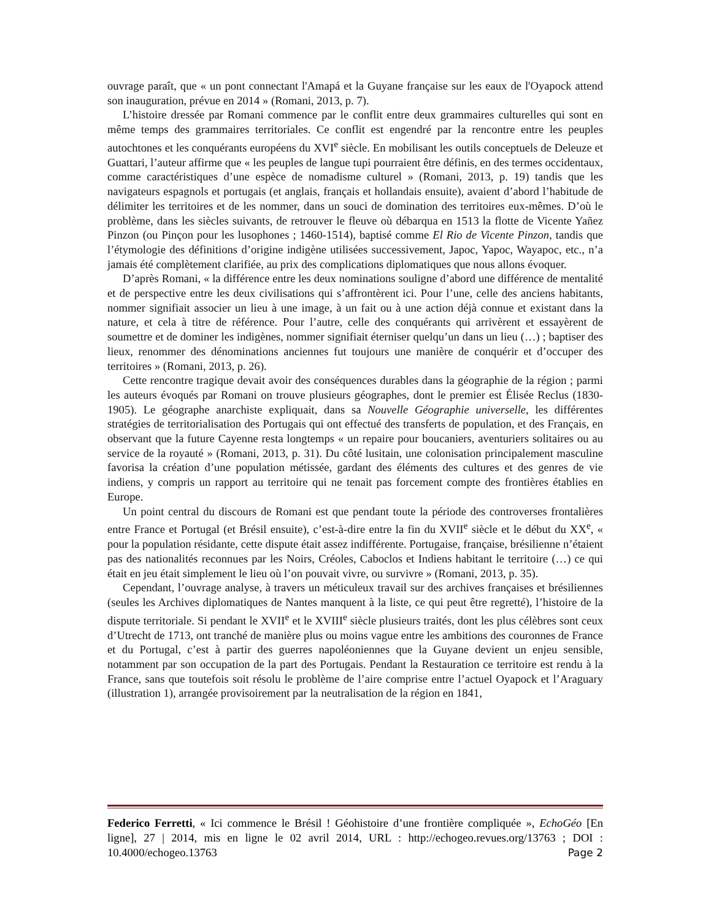ouvrage paraît, que « un pont connectant l'Amapá et la Guyane française sur les eaux de l'Oyapock attend son inauguration, prévue en 2014 » (Romani, 2013, p. 7).
L’histoire dressée par Romani commence par le conflit entre deux grammaires culturelles qui sont en même temps des grammaires territoriales. Ce conflit est engendré par la rencontre entre les peuples autochtones et les conquérants européens du XVI<sup>e</sup> siècle. En mobilisant les outils conceptuels de Deleuze et Guattari, l’auteur affirme que « les peuples de langue tupi pourraient être définis, en des termes occidentaux, comme caractéristiques d’une espèce de nomadisme culturel » (Romani, 2013, p. 19) tandis que les navigateurs espagnols et portugais (et anglais, français et hollandais ensuite), avaient d’abord l’habitude de délimiter les territoires et de les nommer, dans un souci de domination des territoires eux-mêmes. D’où le problème, dans les siècles suivants, de retrouver le fleuve où débarqua en 1513 la flotte de Vicente Yañez Pinzon (ou Pinçon pour les lusophones ; 1460-1514), baptisé comme El Rio de Vicente Pinzon, tandis que l’étymologie des définitions d’origine indigène utilisées successivement, Japoc, Yapoc, Wayapoc, etc., n’a jamais été complètement clarifiée, au prix des complications diplomatiques que nous allons évoquer.
D’après Romani, « la différence entre les deux nominations souligne d’abord une différence de mentalité et de perspective entre les deux civilisations qui s’affrontèrent ici. Pour l’une, celle des anciens habitants, nommer signifiait associer un lieu à une image, à un fait ou à une action déjà connue et existant dans la nature, et cela à titre de référence. Pour l’autre, celle des conquérants qui arrivèrent et essayèrent de soumettre et de dominer les indigènes, nommer signifiait éterniser quelqu’un dans un lieu (…) ; baptiser des lieux, renommer des dénominations anciennes fut toujours une manière de conquérir et d’occuper des territoires » (Romani, 2013, p. 26).
Cette rencontre tragique devait avoir des conséquences durables dans la géographie de la région ; parmi les auteurs évoqués par Romani on trouve plusieurs géographes, dont le premier est Élisée Reclus (1830-1905). Le géographe anarchiste expliquait, dans sa Nouvelle Géographie universelle, les différentes stratégies de territorialisation des Portugais qui ont effectué des transferts de population, et des Français, en observant que la future Cayenne resta longtemps « un repaire pour boucaniers, aventuriers solitaires ou au service de la royauté » (Romani, 2013, p. 31). Du côté lusitain, une colonisation principalement masculine favorisa la création d’une population métissée, gardant des éléments des cultures et des genres de vie indiens, y compris un rapport au territoire qui ne tenait pas forcement compte des frontières établies en Europe.
Un point central du discours de Romani est que pendant toute la période des controverses frontalières entre France et Portugal (et Brésil ensuite), c’est-à-dire entre la fin du XVII<sup>e</sup> siècle et le début du XX<sup>e</sup>, « pour la population résidante, cette dispute était assez indifférente. Portugaise, française, brésilienne n’étaient pas des nationalités reconnues par les Noirs, Créoles, Caboclos et Indiens habitant le territoire (…) ce qui était en jeu était simplement le lieu où l’on pouvait vivre, ou survivre » (Romani, 2013, p. 35).
Cependant, l’ouvrage analyse, à travers un méticuleux travail sur des archives françaises et brésiliennes (seules les Archives diplomatiques de Nantes manquent à la liste, ce qui peut être regretté), l’histoire de la dispute territoriale. Si pendant le XVII<sup>e</sup> et le XVIII<sup>e</sup> siècle plusieurs traités, dont les plus célèbres sont ceux d’Utrecht de 1713, ont tranché de manière plus ou moins vague entre les ambitions des couronnes de France et du Portugal, c’est à partir des guerres napoléoniennes que la Guyane devient un enjeu sensible, notamment par son occupation de la part des Portugais. Pendant la Restauration ce territoire est rendu à la France, sans que toutefois soit résolu le problème de l’aire comprise entre l’actuel Oyapock et l’Araguary (illustration 1), arrangée provisoirement par la neutralisation de la région en 1841,
Federico Ferretti, « Ici commence le Brésil ! Géohistoire d’une frontière compliquée », EchoGéo [En ligne], 27 | 2014, mis en ligne le 02 avril 2014, URL : http://echogeo.revues.org/13763 ; DOI : 10.4000/echogeo.13763 Page 2